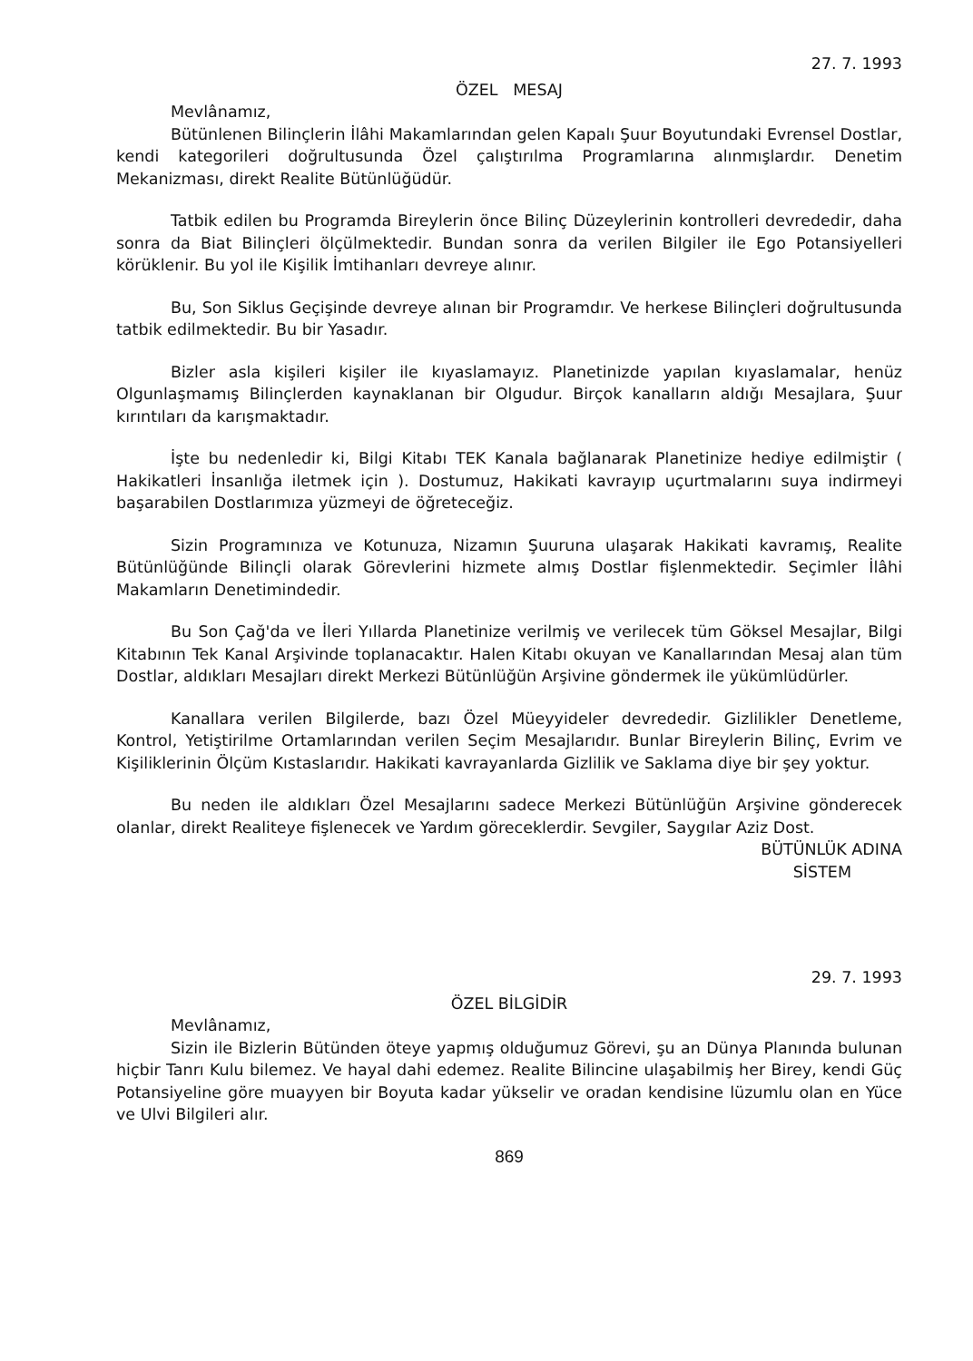27. 7. 1993
ÖZEL MESAJ
Mevlânamız,
Bütünlenen Bilinçlerin İlâhi Makamlarından gelen Kapalı Şuur Boyutundaki Evrensel Dostlar, kendi kategorileri doğrultusunda Özel çalıştırılma Programlarına alınmışlardır. Denetim Mekanizması, direkt Realite Bütünlüğüdür.
Tatbik edilen bu Programda Bireylerin önce Bilinç Düzeylerinin kontrolleri devrededir, daha sonra da Biat Bilinçleri ölçülmektedir. Bundan sonra da verilen Bilgiler ile Ego Potansiyelleri körüklenir. Bu yol ile Kişilik İmtihanları devreye alınır.
Bu, Son Siklus Geçişinde devreye alınan bir Programdır. Ve herkese Bilinçleri doğrultusunda tatbik edilmektedir. Bu bir Yasadır.
Bizler asla kişileri kişiler ile kıyaslamayız. Planetinizde yapılan kıyaslamalar, henüz Olgunlaşmamış Bilinçlerden kaynaklanan bir Olgudur. Birçok kanalların aldığı Mesajlara, Şuur kırıntıları da karışmaktadır.
İşte bu nedenledir ki, Bilgi Kitabı TEK Kanala bağlanarak Planetinize hediye edilmiştir ( Hakikatleri İnsanlığa iletmek için ). Dostumuz, Hakikati kavrayıp uçurtmalarını suya indirmeyi başarabilen Dostlarımıza yüzmeyi de öğreteceğiz.
Sizin Programınıza ve Kotunuza, Nizamın Şuuruna ulaşarak Hakikati kavramış, Realite Bütünlüğünde Bilinçli olarak Görevlerini hizmete almış Dostlar fişlenmektedir. Seçimler İlâhi Makamların Denetimindedir.
Bu Son Çağ'da ve İleri Yıllarda Planetinize verilmiş ve verilecek tüm Göksel Mesajlar, Bilgi Kitabının Tek Kanal Arşivinde toplanacaktır. Halen Kitabı okuyan ve Kanallarından Mesaj alan tüm Dostlar, aldıkları Mesajları direkt Merkezi Bütünlüğün Arşivine göndermek ile yükümlüdürler.
Kanallara verilen Bilgilerde, bazı Özel Müeyyideler devrededir. Gizlilikler Denetleme, Kontrol, Yetiştirilme Ortamlarından verilen Seçim Mesajlarıdır. Bunlar Bireylerin Bilinç, Evrim ve Kişiliklerinin Ölçüm Kıstaslarıdır. Hakikati kavrayanlarda Gizlilik ve Saklama diye bir şey yoktur.
Bu neden ile aldıkları Özel Mesajlarını sadece Merkezi Bütünlüğün Arşivine gönderecek olanlar, direkt Realiteye fişlenecek ve Yardım göreceklerdir. Sevgiler, Saygılar Aziz Dost.
BÜTÜNLÜK ADINA
SİSTEM
29. 7. 1993
ÖZEL BİLGİDİR
Mevlânamız,
Sizin ile Bizlerin Bütünden öteye yapmış olduğumuz Görevi, şu an Dünya Planında bulunan hiçbir Tanrı Kulu bilemez. Ve hayal dahi edemez. Realite Bilincine ulaşabilmiş her Birey, kendi Güç Potansiyeline göre muayyen bir Boyuta kadar yükselir ve oradan kendisine lüzumlu olan en Yüce ve Ulvi Bilgileri alır.
869